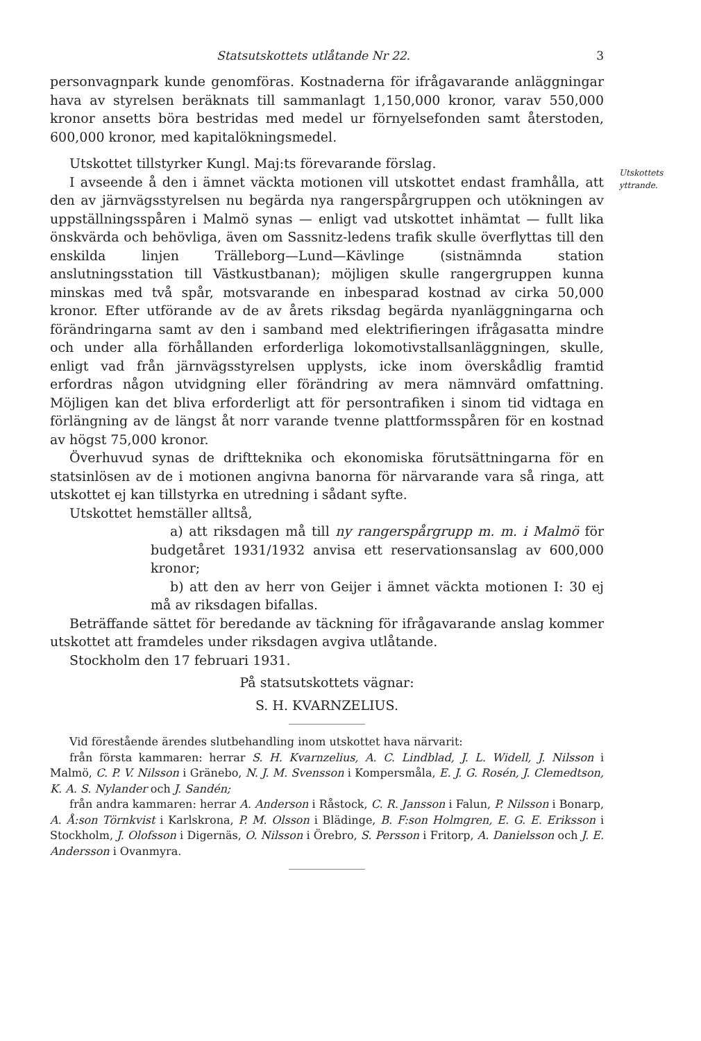Statsutskottets utlåtande Nr 22. 3
personvagnpark kunde genomföras. Kostnaderna för ifrågavarande anläggningar hava av styrelsen beräknats till sammanlagt 1,150,000 kronor, varav 550,000 kronor ansetts böra bestridas med medel ur förnyelsefonden samt återstoden, 600,000 kronor, med kapitalökningsmedel.
Utskottet tillstyrker Kungl. Maj:ts förevarande förslag.
Utskottets
yttrande.
I avseende å den i ämnet väckta motionen vill utskottet endast framhålla, att den av järnvägsstyrelsen nu begärda nya rangerspårgruppen och utökningen av uppställningsspåren i Malmö synas — enligt vad utskottet inhämtat — fullt lika önskvärda och behövliga, även om Sassnitz-ledens trafik skulle överflyttas till den enskilda linjen Trälleborg—Lund—Kävlinge (sistnämnda station anslutningsstation till Västkustbanan); möjligen skulle rangergruppen kunna minskas med två spår, motsvarande en inbesparad kostnad av cirka 50,000 kronor. Efter utförande av de av årets riksdag begärda nyanläggningarna och förändringarna samt av den i samband med elektrifieringen ifrågasatta mindre och under alla förhållanden erforderliga lokomotivstallsanläggningen, skulle, enligt vad från järnvägsstyrelsen upplysts, icke inom överskådlig framtid erfordras någon utvidgning eller förändring av mera nämnvärd omfattning. Möjligen kan det bliva erforderligt att för persontrafiken i sinom tid vidtaga en förlängning av de längst åt norr varande tvenne plattformsspåren för en kostnad av högst 75,000 kronor.
Överhuvud synas de driftteknika och ekonomiska förutsättningarna för en statsinlösen av de i motionen angivna banorna för närvarande vara så ringa, att utskottet ej kan tillstyrka en utredning i sådant syfte.
Utskottet hemställer alltså,
a) att riksdagen må till ny rangerspårgrupp m. m. i Malmö för budgetåret 1931/1932 anvisa ett reservationsanslag av 600,000 kronor;
b) att den av herr von Geijer i ämnet väckta motionen I: 30 ej må av riksdagen bifallas.
Beträffande sättet för beredande av täckning för ifrågavarande anslag kommer utskottet att framdeles under riksdagen avgiva utlåtande.
Stockholm den 17 februari 1931.
På statsutskottets vägnar:
S. H. KVARNZELIUS.
Vid förestående ärendes slutbehandling inom utskottet hava närvarit:
från första kammaren: herrar S. H. Kvarnzelius, A. C. Lindblad, J. L. Widell, J. Nilsson i Malmö, C. P. V. Nilsson i Gränebo, N. J. M. Svensson i Kompersmåla, E. J. G. Rosén, J. Clemedtson, K. A. S. Nylander och J. Sandén;
från andra kammaren: herrar A. Anderson i Råstock, C. R. Jansson i Falun, P. Nilsson i Bonarp, A. Å:son Törnkvist i Karlskrona, P. M. Olsson i Blädinge, B. F:son Holmgren, E. G. E. Eriksson i Stockholm, J. Olofsson i Digernäs, O. Nilsson i Örebro, S. Persson i Fritorp, A. Danielsson och J. E. Andersson i Ovanmyra.